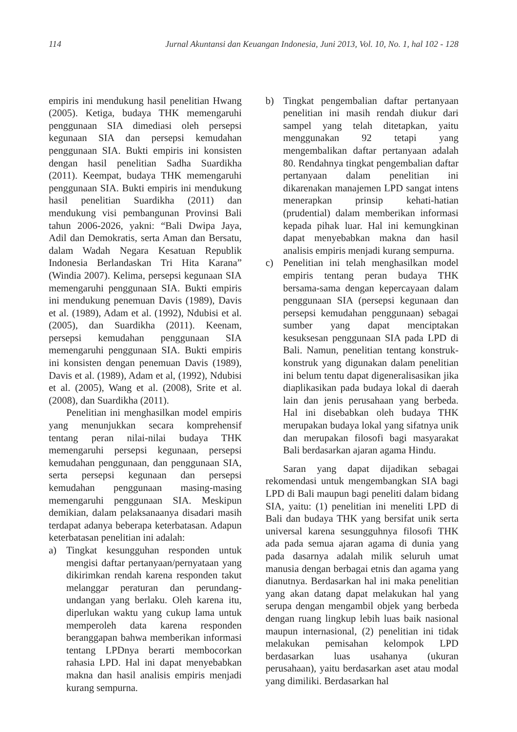114 Jurnal Akuntansi dan Keuangan Indonesia, Juni 2013, Vol. 10, No. 1, hal 102 - 128
empiris ini mendukung hasil penelitian Hwang (2005). Ketiga, budaya THK memengaruhi penggunaan SIA dimediasi oleh persepsi kegunaan SIA dan persepsi kemudahan penggunaan SIA. Bukti empiris ini konsisten dengan hasil penelitian Sadha Suardikha (2011). Keempat, budaya THK memengaruhi penggunaan SIA. Bukti empiris ini mendukung hasil penelitian Suardikha (2011) dan mendukung visi pembangunan Provinsi Bali tahun 2006-2026, yakni: “Bali Dwipa Jaya, Adil dan Demokratis, serta Aman dan Bersatu, dalam Wadah Negara Kesatuan Republik Indonesia Berlandaskan Tri Hita Karana” (Windia 2007). Kelima, persepsi kegunaan SIA memengaruhi penggunaan SIA. Bukti empiris ini mendukung penemuan Davis (1989), Davis et al. (1989), Adam et al. (1992), Ndubisi et al. (2005), dan Suardikha (2011). Keenam, persepsi kemudahan penggunaan SIA memengaruhi penggunaan SIA. Bukti empiris ini konsisten dengan penemuan Davis (1989), Davis et al. (1989), Adam et al, (1992), Ndubisi et al. (2005), Wang et al. (2008), Srite et al. (2008), dan Suardikha (2011).
Penelitian ini menghasilkan model empiris yang menunjukkan secara komprehensif tentang peran nilai-nilai budaya THK memengaruhi persepsi kegunaan, persepsi kemudahan penggunaan, dan penggunaan SIA, serta persepsi kegunaan dan persepsi kemudahan penggunaan masing-masing memengaruhi penggunaan SIA. Meskipun demikian, dalam pelaksanaanya disadari masih terdapat adanya beberapa keterbatasan. Adapun keterbatasan penelitian ini adalah:
a) Tingkat kesungguhan responden untuk mengisi daftar pertanyaan/pernyataan yang dikirimkan rendah karena responden takut melanggar peraturan dan perundang-undangan yang berlaku. Oleh karena itu, diperlukan waktu yang cukup lama untuk memperoleh data karena responden beranggapan bahwa memberikan informasi tentang LPDnya berarti membocorkan rahasia LPD. Hal ini dapat menyebabkan makna dan hasil analisis empiris menjadi kurang sempurna.
b) Tingkat pengembalian daftar pertanyaan penelitian ini masih rendah diukur dari sampel yang telah ditetapkan, yaitu menggunakan 92 tetapi yang mengembalikan daftar pertanyaan adalah 80. Rendahnya tingkat pengembalian daftar pertanyaan dalam penelitian ini dikarenakan manajemen LPD sangat intens menerapkan prinsip kehati-hatian (prudential) dalam memberikan informasi kepada pihak luar. Hal ini kemungkinan dapat menyebabkan makna dan hasil analisis empiris menjadi kurang sempurna.
c) Penelitian ini telah menghasilkan model empiris tentang peran budaya THK bersama-sama dengan kepercayaan dalam penggunaan SIA (persepsi kegunaan dan persepsi kemudahan penggunaan) sebagai sumber yang dapat menciptakan kesuksesan penggunaan SIA pada LPD di Bali. Namun, penelitian tentang konstruk-konstruk yang digunakan dalam penelitian ini belum tentu dapat digeneralisasikan jika diaplikasikan pada budaya lokal di daerah lain dan jenis perusahaan yang berbeda. Hal ini disebabkan oleh budaya THK merupakan budaya lokal yang sifatnya unik dan merupakan filosofi bagi masyarakat Bali berdasarkan ajaran agama Hindu.
Saran yang dapat dijadikan sebagai rekomendasi untuk mengembangkan SIA bagi LPD di Bali maupun bagi peneliti dalam bidang SIA, yaitu: (1) penelitian ini meneliti LPD di Bali dan budaya THK yang bersifat unik serta universal karena sesungguhnya filosofi THK ada pada semua ajaran agama di dunia yang pada dasarnya adalah milik seluruh umat manusia dengan berbagai etnis dan agama yang dianutnya. Berdasarkan hal ini maka penelitian yang akan datang dapat melakukan hal yang serupa dengan mengambil objek yang berbeda dengan ruang lingkup lebih luas baik nasional maupun internasional, (2) penelitian ini tidak melakukan pemisahan kelompok LPD berdasarkan luas usahanya (ukuran perusahaan), yaitu berdasarkan aset atau modal yang dimiliki. Berdasarkan hal